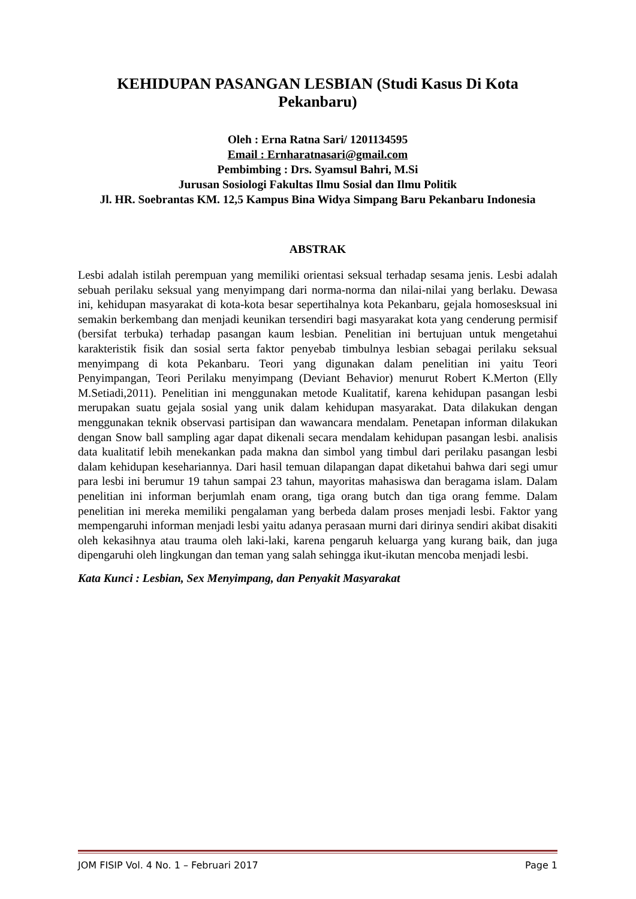KEHIDUPAN PASANGAN LESBIAN (Studi Kasus Di Kota Pekanbaru)
Oleh : Erna Ratna Sari/ 1201134595
Email : Ernharatnasari@gmail.com
Pembimbing : Drs. Syamsul Bahri, M.Si
Jurusan Sosiologi Fakultas Ilmu Sosial dan Ilmu Politik
Jl. HR. Soebrantas KM. 12,5 Kampus Bina Widya Simpang Baru Pekanbaru Indonesia
ABSTRAK
Lesbi adalah istilah perempuan yang memiliki orientasi seksual terhadap sesama jenis. Lesbi adalah sebuah perilaku seksual yang menyimpang dari norma-norma dan nilai-nilai yang berlaku. Dewasa ini, kehidupan masyarakat di kota-kota besar sepertihalnya kota Pekanbaru, gejala homosesksual ini semakin berkembang dan menjadi keunikan tersendiri bagi masyarakat kota yang cenderung permisif (bersifat terbuka) terhadap pasangan kaum lesbian. Penelitian ini bertujuan untuk mengetahui karakteristik fisik dan sosial serta faktor penyebab timbulnya lesbian sebagai perilaku seksual menyimpang di kota Pekanbaru. Teori yang digunakan dalam penelitian ini yaitu Teori Penyimpangan, Teori Perilaku menyimpang (Deviant Behavior) menurut Robert K.Merton (Elly M.Setiadi,2011). Penelitian ini menggunakan metode Kualitatif, karena kehidupan pasangan lesbi merupakan suatu gejala sosial yang unik dalam kehidupan masyarakat. Data dilakukan dengan menggunakan teknik observasi partisipan dan wawancara mendalam. Penetapan informan dilakukan dengan Snow ball sampling agar dapat dikenali secara mendalam kehidupan pasangan lesbi. analisis data kualitatif lebih menekankan pada makna dan simbol yang timbul dari perilaku pasangan lesbi dalam kehidupan kesehariannya. Dari hasil temuan dilapangan dapat diketahui bahwa dari segi umur para lesbi ini berumur 19 tahun sampai 23 tahun, mayoritas mahasiswa dan beragama islam. Dalam penelitian ini informan berjumlah enam orang, tiga orang butch dan tiga orang femme. Dalam penelitian ini mereka memiliki pengalaman yang berbeda dalam proses menjadi lesbi. Faktor yang mempengaruhi informan menjadi lesbi yaitu adanya perasaan murni dari dirinya sendiri akibat disakiti oleh kekasihnya atau trauma oleh laki-laki, karena pengaruh keluarga yang kurang baik, dan juga dipengaruhi oleh lingkungan dan teman yang salah sehingga ikut-ikutan mencoba menjadi lesbi.
Kata Kunci : Lesbian, Sex Menyimpang, dan Penyakit Masyarakat
JOM FISIP Vol. 4 No. 1 – Februari 2017 Page 1